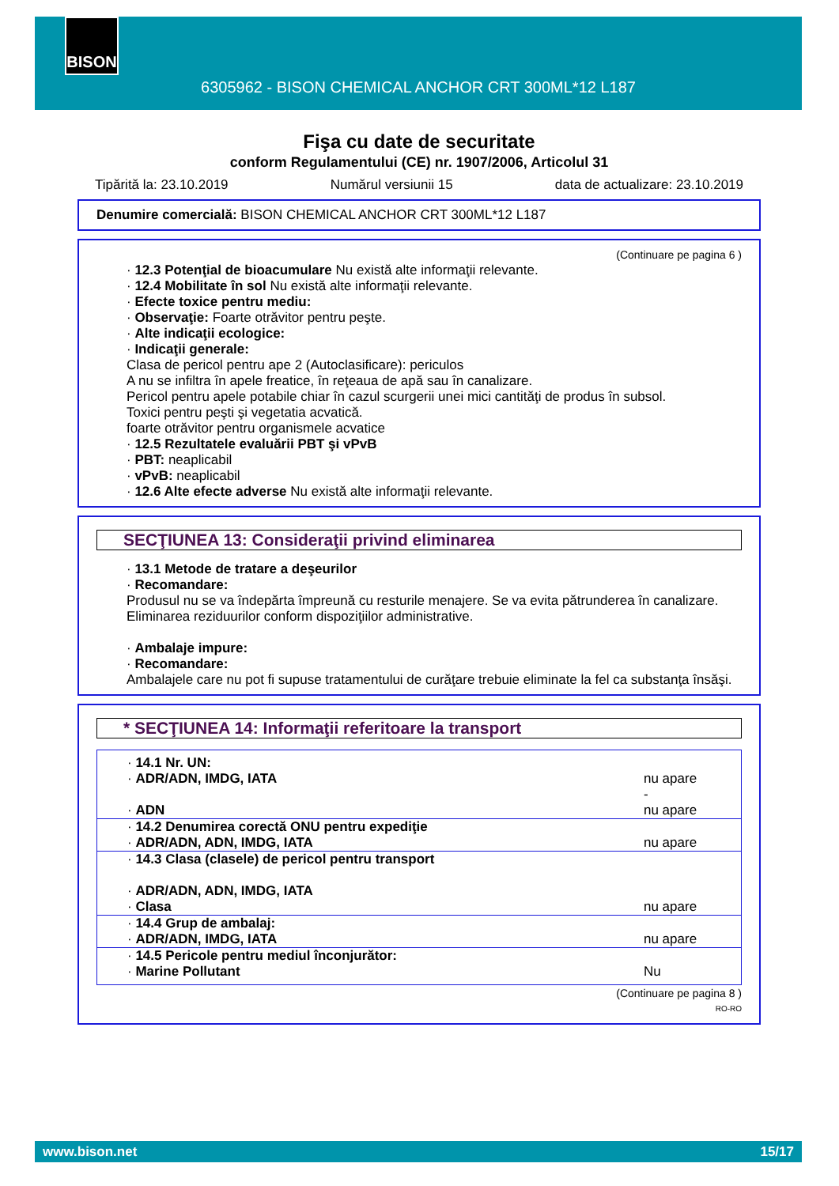BISON
6305962 - BISON CHEMICAL ANCHOR CRT 300ML*12 L187
Fişa cu date de securitate
conform Regulamentului (CE) nr. 1907/2006, Articolul 31
Tipărită la: 23.10.2019 Numărul versiunii 15 data de actualizare: 23.10.2019
Denumire comercială: BISON CHEMICAL ANCHOR CRT 300ML*12 L187
(Continuare pe pagina 6 )
· 12.3 Potenţial de bioacumulare Nu există alte informaţii relevante.
· 12.4 Mobilitate în sol Nu există alte informaţii relevante.
· Efecte toxice pentru mediu:
· Observaţie: Foarte otrăvitor pentru peşte.
· Alte indicaţii ecologice:
· Indicaţii generale:
Clasa de pericol pentru ape 2 (Autoclasificare): periculos
A nu se infiltra în apele freatice, în reţeaua de apă sau în canalizare.
Pericol pentru apele potabile chiar în cazul scurgerii unei mici cantităţi de produs în subsol.
Toxici pentru peşti şi vegetatia acvatică.
foarte otrăvitor pentru organismele acvatice
· 12.5 Rezultatele evaluării PBT şi vPvB
· PBT: neaplicabil
· vPvB: neaplicabil
· 12.6 Alte efecte adverse Nu există alte informaţii relevante.
SECŢIUNEA 13: Consideraţii privind eliminarea
· 13.1 Metode de tratare a deşeurilor
· Recomandare:
Produsul nu se va îndepărta împreună cu resturile menajere. Se va evita pătrunderea în canalizare.
Eliminarea reziduurilor conform dispoziţiilor administrative.
· Ambalaje impure:
· Recomandare:
Ambalajele care nu pot fi supuse tratamentului de curăţare trebuie eliminate la fel ca substanţa însăşi.
* SECŢIUNEA 14: Informaţii referitoare la transport
| · 14.1 Nr. UN: | |
| · ADR/ADN, IMDG, IATA | nu apare - |
| · ADN | nu apare |
| · 14.2 Denumirea corectă ONU pentru expediţie | |
| · ADR/ADN, ADN, IMDG, IATA | nu apare |
| · 14.3 Clasa (clasele) de pericol pentru transport | |
| · ADR/ADN, ADN, IMDG, IATA | |
| · Clasa | nu apare |
| · 14.4 Grup de ambalaj: | |
| · ADR/ADN, IMDG, IATA | nu apare |
| · 14.5 Pericole pentru mediul înconjurător: | |
| · Marine Pollutant | Nu |
(Continuare pe pagina 8 )
RO-RO
www.bison.net 15/17